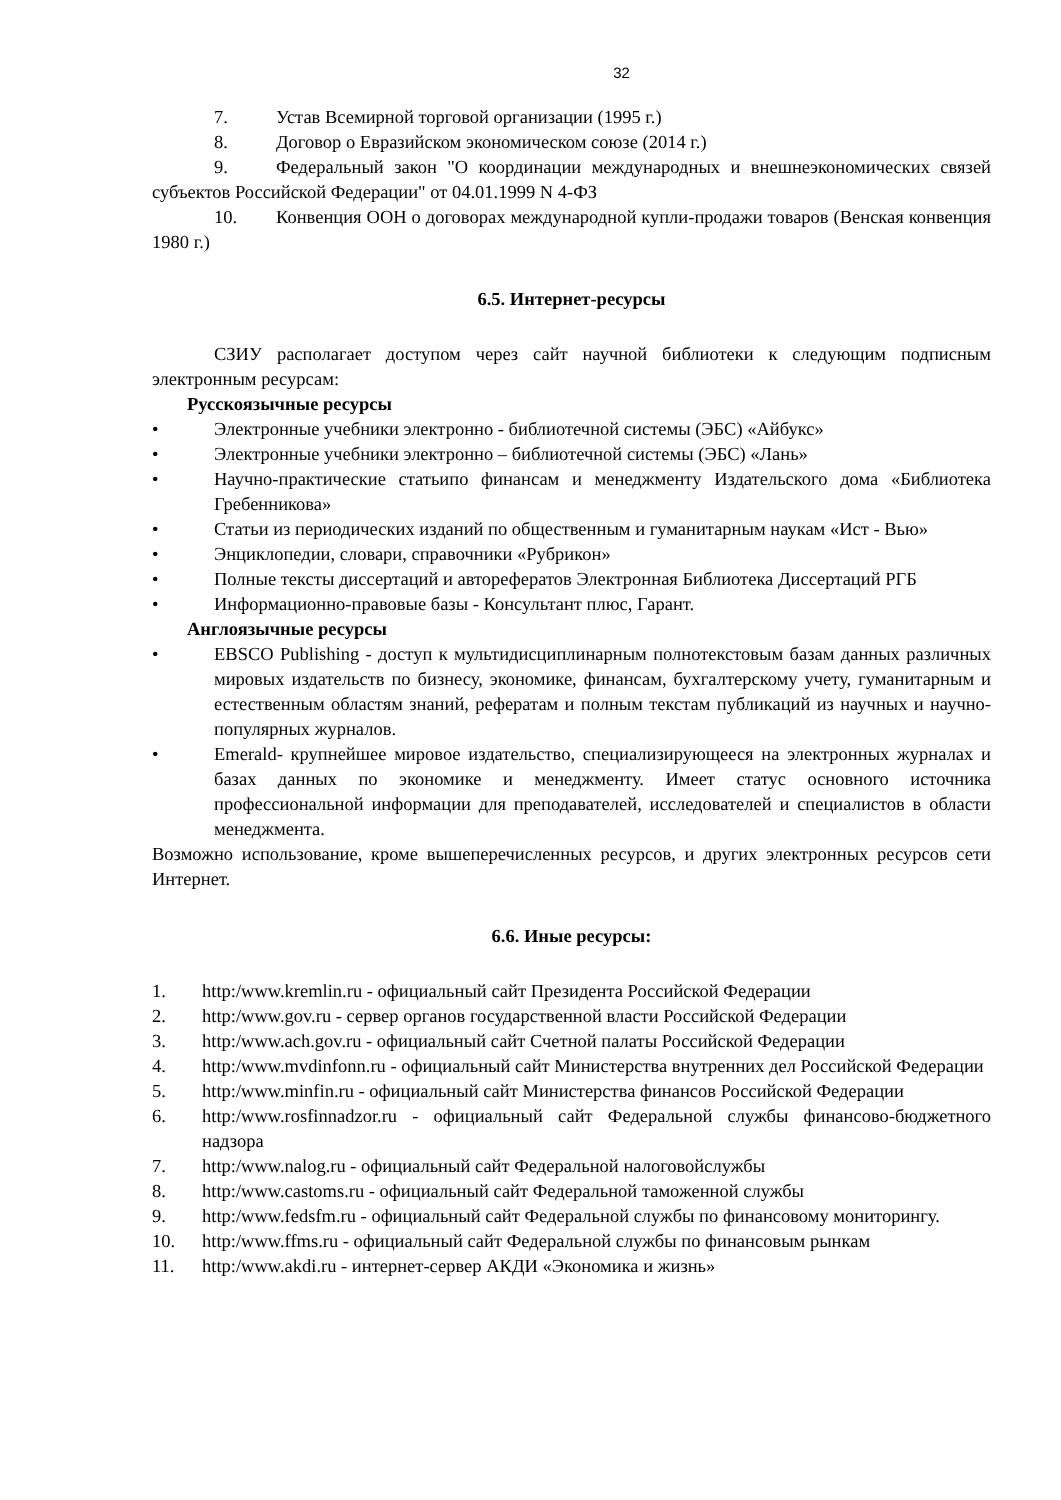32
7. Устав Всемирной торговой организации (1995 г.)
8. Договор о Евразийском экономическом союзе (2014 г.)
9. Федеральный закон "О координации международных и внешнеэкономических связей субъектов Российской Федерации" от 04.01.1999 N 4-ФЗ
10. Конвенция ООН о договорах международной купли-продажи товаров (Венская конвенция 1980 г.)
6.5. Интернет-ресурсы
СЗИУ располагает доступом через сайт научной библиотеки к следующим подписным электронным ресурсам:
Русскоязычные ресурсы
• Электронные учебники электронно - библиотечной системы (ЭБС) «Айбукс»
• Электронные учебники электронно – библиотечной системы (ЭБС) «Лань»
• Научно-практические статьипо финансам и менеджменту Издательского дома «Библиотека Гребенникова»
• Статьи из периодических изданий по общественным и гуманитарным наукам «Ист - Вью»
• Энциклопедии, словари, справочники «Рубрикон»
• Полные тексты диссертаций и авторефератов Электронная Библиотека Диссертаций РГБ
• Информационно-правовые базы - Консультант плюс, Гарант.
Англоязычные ресурсы
• EBSCO Publishing - доступ к мультидисциплинарным полнотекстовым базам данных различных мировых издательств по бизнесу, экономике, финансам, бухгалтерскому учету, гуманитарным и естественным областям знаний, рефератам и полным текстам публикаций из научных и научно-популярных журналов.
• Emerald- крупнейшее мировое издательство, специализирующееся на электронных журналах и базах данных по экономике и менеджменту. Имеет статус основного источника профессиональной информации для преподавателей, исследователей и специалистов в области менеджмента.
Возможно использование, кроме вышеперечисленных ресурсов, и других электронных ресурсов сети Интернет.
6.6. Иные ресурсы:
1. http:/www.kremlin.ru - официальный сайт Президента Российской Федерации
2. http:/www.gov.ru - сервер органов государственной власти Российской Федерации
3. http:/www.ach.gov.ru - официальный сайт Счетной палаты Российской Федерации
4. http:/www.mvdinfonn.ru - официальный сайт Министерства внутренних дел Российской Федерации
5. http:/www.minfin.ru - официальный сайт Министерства финансов Российской Федерации
6. http:/www.rosfinnadzor.ru - официальный сайт Федеральной службы финансово-бюджетного надзора
7. http:/www.nalog.ru - официальный сайт Федеральной налоговойслужбы
8. http:/www.castoms.ru - официальный сайт Федеральной таможенной службы
9. http:/www.fedsfm.ru - официальный сайт Федеральной службы по финансовому мониторингу.
10. http:/www.ffms.ru - официальный сайт Федеральной службы по финансовым рынкам
11. http:/www.akdi.ru - интернет-сервер АКДИ «Экономика и жизнь»